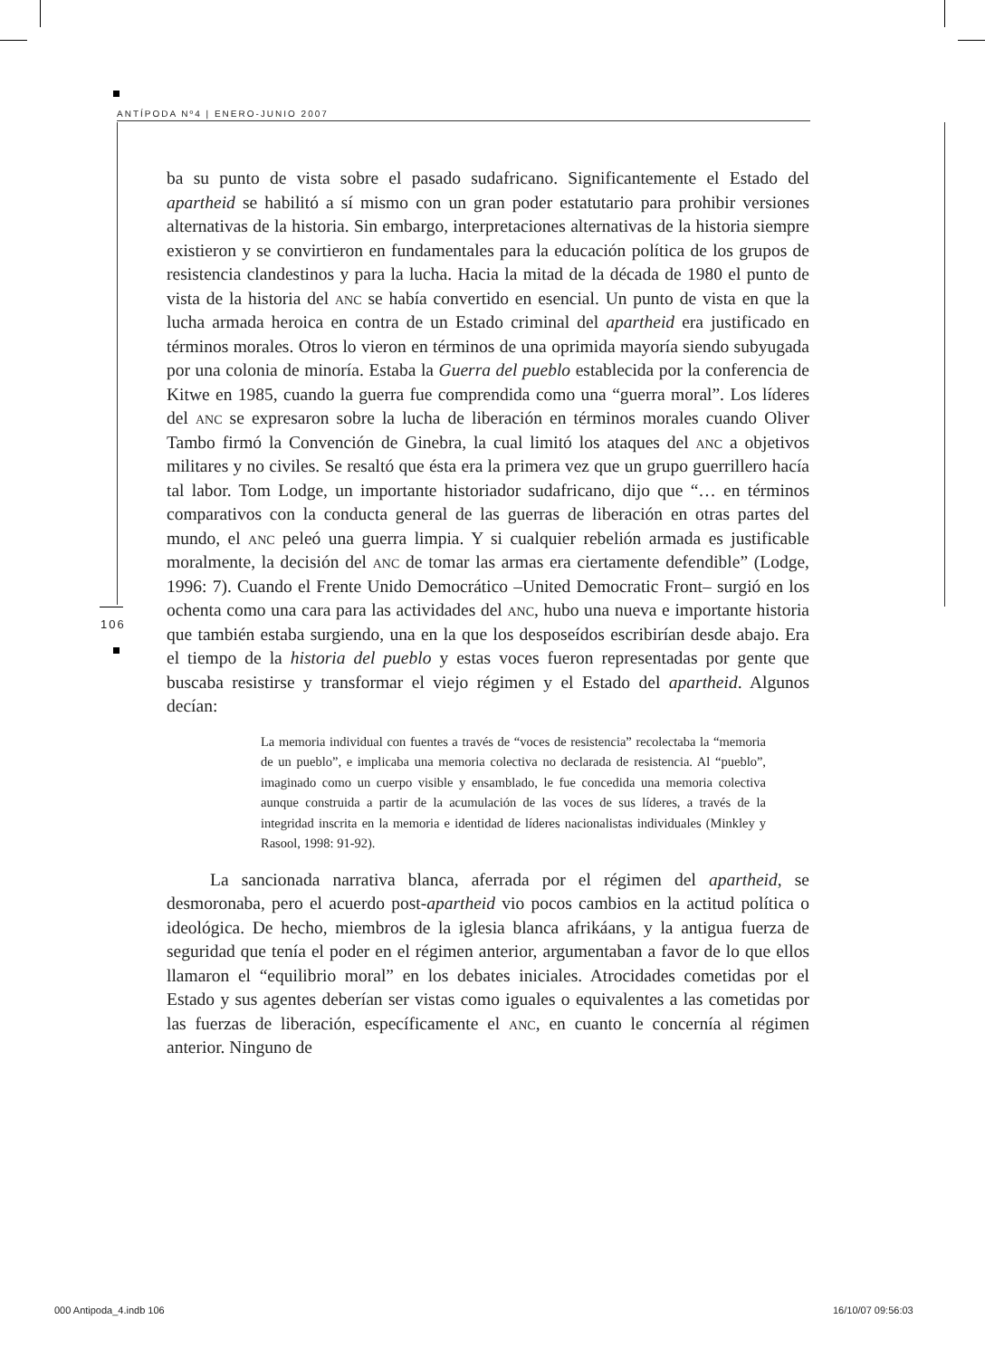ANTÍPODA Nº4 | ENERO-JUNIO 2007
106
ba su punto de vista sobre el pasado sudafricano. Significantemente el Estado del apartheid se habilitó a sí mismo con un gran poder estatutario para prohibir versiones alternativas de la historia. Sin embargo, interpretaciones alternativas de la historia siempre existieron y se convirtieron en fundamentales para la educación política de los grupos de resistencia clandestinos y para la lucha. Hacia la mitad de la década de 1980 el punto de vista de la historia del anc se había convertido en esencial. Un punto de vista en que la lucha armada heroica en contra de un Estado criminal del apartheid era justificado en términos morales. Otros lo vieron en términos de una oprimida mayoría siendo subyugada por una colonia de minoría. Estaba la Guerra del pueblo establecida por la conferencia de Kitwe en 1985, cuando la guerra fue comprendida como una “guerra moral”. Los líderes del anc se expresaron sobre la lucha de liberación en términos morales cuando Oliver Tambo firmó la Convención de Ginebra, la cual limitó los ataques del anc a objetivos militares y no civiles. Se resaltó que ésta era la primera vez que un grupo guerrillero hacía tal labor. Tom Lodge, un importante historiador sudafricano, dijo que “… en términos comparativos con la conducta general de las guerras de liberación en otras partes del mundo, el anc peleó una guerra limpia. Y si cualquier rebelión armada es justificable moralmente, la decisión del anc de tomar las armas era ciertamente defendible” (Lodge, 1996: 7). Cuando el Frente Unido Democrático –United Democratic Front– surgió en los ochenta como una cara para las actividades del anc, hubo una nueva e importante historia que también estaba surgiendo, una en la que los desposeídos escribirían desde abajo. Era el tiempo de la historia del pueblo y estas voces fueron representadas por gente que buscaba resistirse y transformar el viejo régimen y el Estado del apartheid. Algunos decían:
La memoria individual con fuentes a través de “voces de resistencia” recolectaba la “memoria de un pueblo”, e implicaba una memoria colectiva no declarada de resistencia. Al “pueblo”, imaginado como un cuerpo visible y ensamblado, le fue concedida una memoria colectiva aunque construida a partir de la acumulación de las voces de sus líderes, a través de la integridad inscrita en la memoria e identidad de líderes nacionalistas individuales (Minkley y Rasool, 1998: 91-92).
La sancionada narrativa blanca, aferrada por el régimen del apartheid, se desmoronaba, pero el acuerdo post-apartheid vio pocos cambios en la actitud política o ideológica. De hecho, miembros de la iglesia blanca afrikáans, y la antigua fuerza de seguridad que tenía el poder en el régimen anterior, argumentaban a favor de lo que ellos llamaron el “equilibrio moral” en los debates iniciales. Atrocidades cometidas por el Estado y sus agentes deberían ser vistas como iguales o equivalentes a las cometidas por las fuerzas de liberación, específicamente el anc, en cuanto le concernía al régimen anterior. Ninguno de
000 Antipoda_4.indb 106 16/10/07 09:56:03